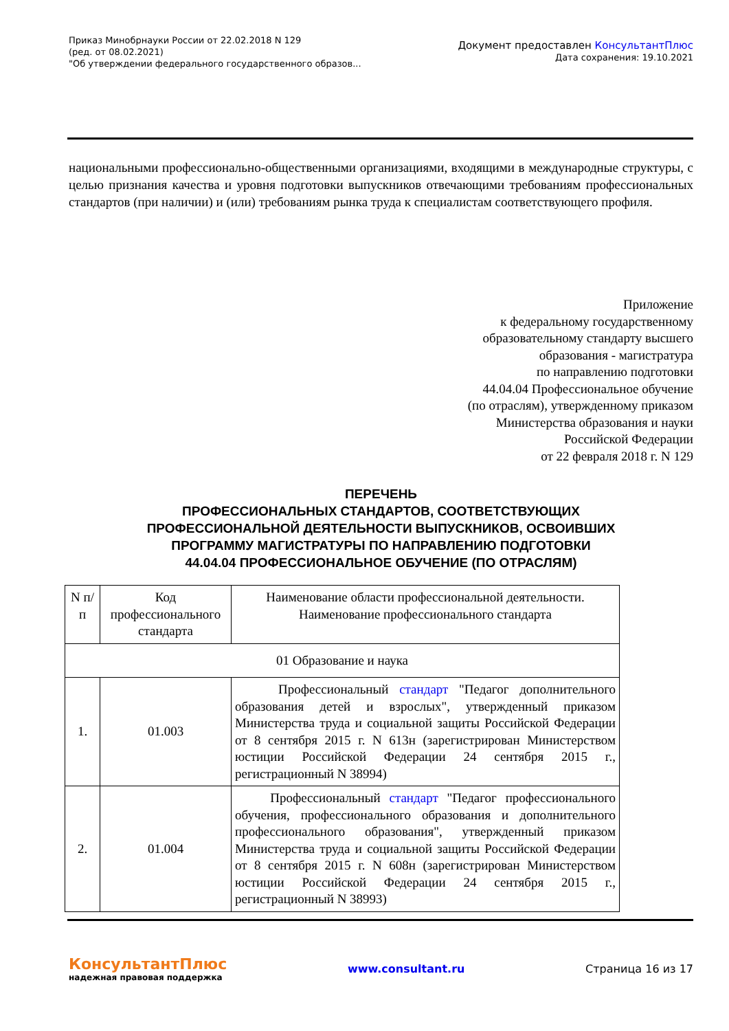Приказ Минобрнауки России от 22.02.2018 N 129
(ред. от 08.02.2021)
"Об утверждении федерального государственного образов...
Документ предоставлен КонсультантПлюс
Дата сохранения: 19.10.2021
национальными профессионально-общественными организациями, входящими в международные структуры, с целью признания качества и уровня подготовки выпускников отвечающими требованиям профессиональных стандартов (при наличии) и (или) требованиям рынка труда к специалистам соответствующего профиля.
Приложение
к федеральному государственному
образовательному стандарту высшего
образования - магистратура
по направлению подготовки
44.04.04 Профессиональное обучение
(по отраслям), утвержденному приказом
Министерства образования и науки
Российской Федерации
от 22 февраля 2018 г. N 129
ПЕРЕЧЕНЬ
ПРОФЕССИОНАЛЬНЫХ СТАНДАРТОВ, СООТВЕТСТВУЮЩИХ
ПРОФЕССИОНАЛЬНОЙ ДЕЯТЕЛЬНОСТИ ВЫПУСКНИКОВ, ОСВОИВШИХ
ПРОГРАММУ МАГИСТРАТУРЫ ПО НАПРАВЛЕНИЮ ПОДГОТОВКИ
44.04.04 ПРОФЕССИОНАЛЬНОЕ ОБУЧЕНИЕ (ПО ОТРАСЛЯМ)
| N п/п | Код профессионального стандарта | Наименование области профессиональной деятельности. Наименование профессионального стандарта |
| --- | --- | --- |
| 01 Образование и наука | | |
| 1. | 01.003 | Профессиональный стандарт "Педагог дополнительного образования детей и взрослых", утвержденный приказом Министерства труда и социальной защиты Российской Федерации от 8 сентября 2015 г. N 613н (зарегистрирован Министерством юстиции Российской Федерации 24 сентября 2015 г., регистрационный N 38994) |
| 2. | 01.004 | Профессиональный стандарт "Педагог профессионального обучения, профессионального образования и дополнительного профессионального образования", утвержденный приказом Министерства труда и социальной защиты Российской Федерации от 8 сентября 2015 г. N 608н (зарегистрирован Министерством юстиции Российской Федерации 24 сентября 2015 г., регистрационный N 38993) |
КонсультантПлюс
надежная правовая поддержка
www.consultant.ru Страница 16 из 17